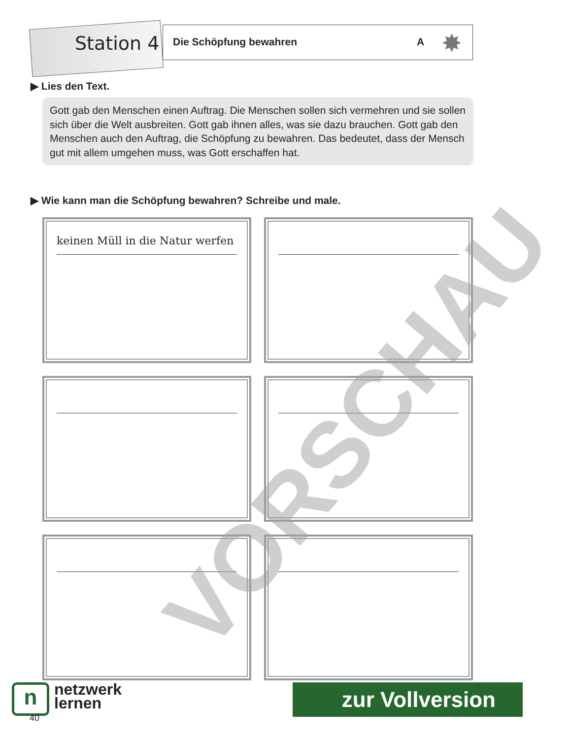Station 4
Die Schöpfung bewahren A ✸
▶ Lies den Text.
Gott gab den Menschen einen Auftrag. Die Menschen sollen sich vermehren und sie sollen sich über die Welt ausbreiten. Gott gab ihnen alles, was sie dazu brauchen. Gott gab den Menschen auch den Auftrag, die Schöpfung zu bewahren. Das bedeutet, dass der Mensch gut mit allem umgehen muss, was Gott erschaffen hat.
▶ Wie kann man die Schöpfung bewahren? Schreibe und male.
keinen Müll in die Natur werfen
VORSCHAU
nnetzwerk
lernen
40
zur Vollversion